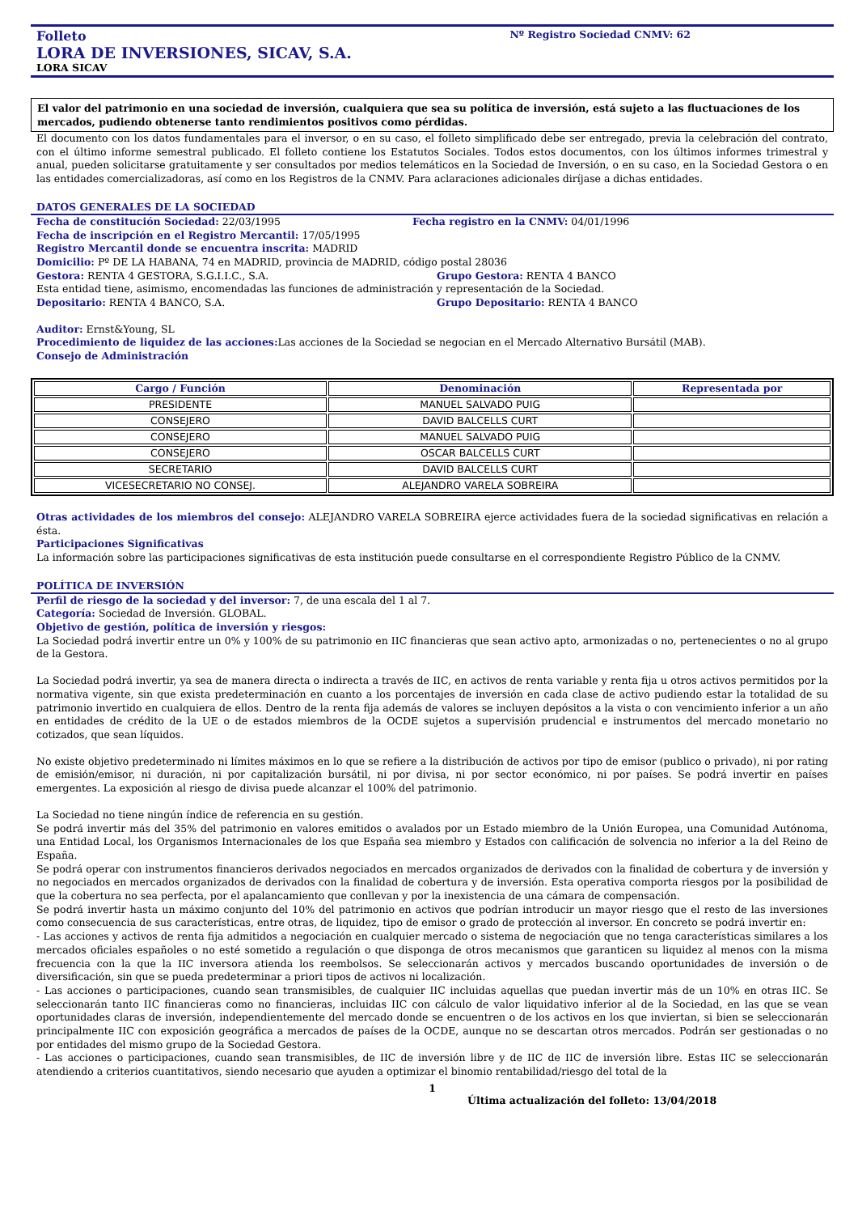Folleto Nº Registro Sociedad CNMV: 62
LORA DE INVERSIONES, SICAV, S.A.
LORA SICAV
El valor del patrimonio en una sociedad de inversión, cualquiera que sea su política de inversión, está sujeto a las fluctuaciones de los mercados, pudiendo obtenerse tanto rendimientos positivos como pérdidas.
El documento con los datos fundamentales para el inversor, o en su caso, el folleto simplificado debe ser entregado, previa la celebración del contrato, con el último informe semestral publicado. El folleto contiene los Estatutos Sociales. Todos estos documentos, con los últimos informes trimestral y anual, pueden solicitarse gratuitamente y ser consultados por medios telemáticos en la Sociedad de Inversión, o en su caso, en la Sociedad Gestora o en las entidades comercializadoras, así como en los Registros de la CNMV. Para aclaraciones adicionales diríjase a dichas entidades.
DATOS GENERALES DE LA SOCIEDAD
Fecha de constitución Sociedad: 22/03/1995 Fecha registro en la CNMV: 04/01/1996
Fecha de inscripción en el Registro Mercantil: 17/05/1995
Registro Mercantil donde se encuentra inscrita: MADRID
Domicilio: Pº DE LA HABANA, 74 en MADRID, provincia de MADRID, código postal 28036
Gestora: RENTA 4 GESTORA, S.G.I.I.C., S.A. Grupo Gestora: RENTA 4 BANCO
Esta entidad tiene, asimismo, encomendadas las funciones de administración y representación de la Sociedad.
Depositario: RENTA 4 BANCO, S.A. Grupo Depositario: RENTA 4 BANCO
Auditor: Ernst&Young, SL
Procedimiento de liquidez de las acciones: Las acciones de la Sociedad se negocian en el Mercado Alternativo Bursátil (MAB).
Consejo de Administración
| Cargo / Función | Denominación | Representada por |
| --- | --- | --- |
| PRESIDENTE | MANUEL SALVADO PUIG | |
| CONSEJERO | DAVID BALCELLS CURT | |
| CONSEJERO | MANUEL SALVADO PUIG | |
| CONSEJERO | OSCAR BALCELLS CURT | |
| SECRETARIO | DAVID BALCELLS CURT | |
| VICESECRETARIO NO CONSEJ. | ALEJANDRO VARELA SOBREIRA | |
Otras actividades de los miembros del consejo: ALEJANDRO VARELA SOBREIRA ejerce actividades fuera de la sociedad significativas en relación a ésta.
Participaciones Significativas
La información sobre las participaciones significativas de esta institución puede consultarse en el correspondiente Registro Público de la CNMV.
POLÍTICA DE INVERSIÓN
Perfil de riesgo de la sociedad y del inversor: 7, de una escala del 1 al 7.
Categoría: Sociedad de Inversión. GLOBAL.
Objetivo de gestión, política de inversión y riesgos:
La Sociedad podrá invertir entre un 0% y 100% de su patrimonio en IIC financieras que sean activo apto, armonizadas o no, pertenecientes o no al grupo de la Gestora.
La Sociedad podrá invertir, ya sea de manera directa o indirecta a través de IIC, en activos de renta variable y renta fija u otros activos permitidos por la normativa vigente, sin que exista predeterminación en cuanto a los porcentajes de inversión en cada clase de activo pudiendo estar la totalidad de su patrimonio invertido en cualquiera de ellos. Dentro de la renta fija además de valores se incluyen depósitos a la vista o con vencimiento inferior a un año en entidades de crédito de la UE o de estados miembros de la OCDE sujetos a supervisión prudencial e instrumentos del mercado monetario no cotizados, que sean líquidos.
No existe objetivo predeterminado ni límites máximos en lo que se refiere a la distribución de activos por tipo de emisor (publico o privado), ni por rating de emisión/emisor, ni duración, ni por capitalización bursátil, ni por divisa, ni por sector económico, ni por países. Se podrá invertir en países emergentes. La exposición al riesgo de divisa puede alcanzar el 100% del patrimonio.
La Sociedad no tiene ningún índice de referencia en su gestión.
Se podrá invertir más del 35% del patrimonio en valores emitidos o avalados por un Estado miembro de la Unión Europea, una Comunidad Autónoma, una Entidad Local, los Organismos Internacionales de los que España sea miembro y Estados con calificación de solvencia no inferior a la del Reino de España.
Se podrá operar con instrumentos financieros derivados negociados en mercados organizados de derivados con la finalidad de cobertura y de inversión y no negociados en mercados organizados de derivados con la finalidad de cobertura y de inversión. Esta operativa comporta riesgos por la posibilidad de que la cobertura no sea perfecta, por el apalancamiento que conllevan y por la inexistencia de una cámara de compensación.
Se podrá invertir hasta un máximo conjunto del 10% del patrimonio en activos que podrían introducir un mayor riesgo que el resto de las inversiones como consecuencia de sus características, entre otras, de liquidez, tipo de emisor o grado de protección al inversor. En concreto se podrá invertir en:
- Las acciones y activos de renta fija admitidos a negociación en cualquier mercado o sistema de negociación que no tenga características similares a los mercados oficiales españoles o no esté sometido a regulación o que disponga de otros mecanismos que garanticen su liquidez al menos con la misma frecuencia con la que la IIC inversora atienda los reembolsos. Se seleccionarán activos y mercados buscando oportunidades de inversión o de diversificación, sin que se pueda predeterminar a priori tipos de activos ni localización.
- Las acciones o participaciones, cuando sean transmisibles, de cualquier IIC incluidas aquellas que puedan invertir más de un 10% en otras IIC. Se seleccionarán tanto IIC financieras como no financieras, incluidas IIC con cálculo de valor liquidativo inferior al de la Sociedad, en las que se vean oportunidades claras de inversión, independientemente del mercado donde se encuentren o de los activos en los que inviertan, si bien se seleccionarán principalmente IIC con exposición geográfica a mercados de países de la OCDE, aunque no se descartan otros mercados. Podrán ser gestionadas o no por entidades del mismo grupo de la Sociedad Gestora.
- Las acciones o participaciones, cuando sean transmisibles, de IIC de inversión libre y de IIC de IIC de inversión libre. Estas IIC se seleccionarán atendiendo a criterios cuantitativos, siendo necesario que ayuden a optimizar el binomio rentabilidad/riesgo del total de la
1
Última actualización del folleto: 13/04/2018